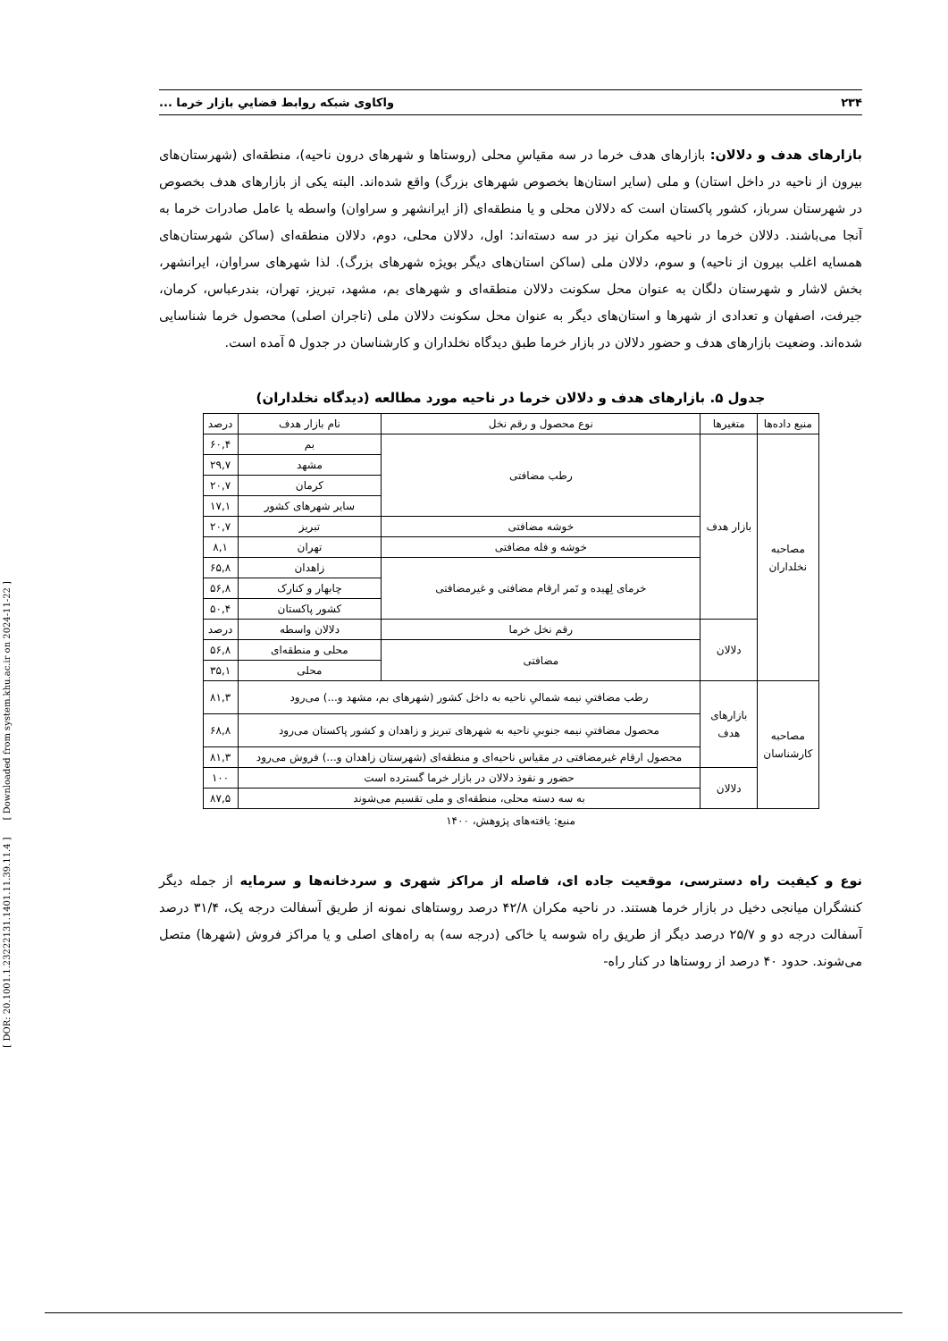[ DOR: 20.1001.1.23222131.1401.11.39.11.4 ] [ Downloaded from system.khu.ac.ir on 2024-11-22 ]
۲۳۴ واکاوی شبکه روابط فضاییِ بازار خرما ...
بازارهای هدف و دلالان: بازارهای هدف خرما در سه مقیاسِ محلی (روستاها و شهرهای درون ناحیه)، منطقه‌ای (شهرستان‌های بیرون از ناحیه در داخل استان) و ملی (سایر استان‌ها بخصوص شهرهای بزرگ) واقع شده‌اند. البته یکی از بازارهای هدف بخصوص در شهرستان سرباز، کشور پاکستان است که دلالان محلی و یا منطقه‌ای (از ایرانشهر و سراوان) واسطه یا عامل صادرات خرما به آنجا می‌باشند. دلالان خرما در ناحیه مکران نیز در سه دسته‌اند: اول، دلالان محلی، دوم، دلالان منطقه‌ای (ساکن شهرستان‌های همسایه اغلب بیرون از ناحیه) و سوم، دلالان ملی (ساکن استان‌های دیگر بویژه شهرهای بزرگ). لذا شهرهای سراوان، ایرانشهر، بخش لاشار و شهرستان دلگان به عنوان محل سکونت دلالان منطقه‌ای و شهرهای بم، مشهد، تبریز، تهران، بندرعباس، کرمان، جیرفت، اصفهان و تعدادی از شهرها و استان‌های دیگر به عنوان محل سکونت دلالان ملی (تاجران اصلی) محصول خرما شناسایی شده‌اند. وضعیت بازارهای هدف و حضور دلالان در بازار خرما طبق دیدگاه نخلداران و کارشناسان در جدول ۵ آمده است.
جدول ۵. بازارهای هدف و دلالان خرما در ناحیه مورد مطالعه (دیدگاه نخلداران)
| منبع داده‌ها | متغیرها | نوع محصول و رقم نخل | نام بازار هدف | درصد |
| --- | --- | --- | --- | --- |
| مصاحبه نخلداران | بازار هدف | رطب مضافتی | بم | ۶۰,۴ |
| | | | مشهد | ۲۹,۷ |
| | | | کرمان | ۲۰,۷ |
| | | | سایر شهرهای کشور | ۱۷,۱ |
| | | خوشه مضافتی | تبریز | ۲۰,۷ |
| | | خوشه و فله مضافتی | تهران | ۸,۱ |
| | | خرمای لِهیده و تَمر ارقام مضافتی و غیرمضافتی | زاهدان | ۶۵,۸ |
| | | | چابهار و کنارک | ۵۶,۸ |
| | | | کشور پاکستان | ۵۰,۴ |
| | دلالان | رقم نخل خرما | دلالان واسطه | درصد |
| | | مضافتی | محلی و منطقه‌ای | ۵۶,۸ |
| | | | محلی | ۳۵,۱ |
| مصاحبه کارشناسان | بازارهای هدف | رطب مضافتیِ نیمه شمالیِ ناحیه به داخل کشور (شهرهای بم، مشهد و...) می‌رود | | ۸۱,۳ |
| | | محصول مضافتیِ نیمه جنوبیِ ناحیه به شهرهای تبریز و زاهدان و کشور پاکستان می‌رود | | ۶۸,۸ |
| | | محصول ارقام غیرمضافتی در مقیاس ناحیه‌ای و منطقه‌ای (شهرستان زاهدان و...) فروش می‌رود | | ۸۱,۳ |
| | دلالان | حضور و نفوذ دلالان در بازار خرما گسترده است | | ۱۰۰ |
| | | به سه دسته محلی، منطقه‌ای و ملی تقسیم می‌شوند | | ۸۷,۵ |
منبع: یافته‌های پژوهش، ۱۴۰۰
نوع و کیفیت راه دسترسی، موقعیت جاده ای، فاصله از مراکز شهری و سردخانه‌ها و سرمایه از جمله دیگر کنشگران میانجی دخیل در بازار خرما هستند. در ناحیه مکران ۴۲/۸ درصد روستاهای نمونه از طریق آسفالت درجه یک، ۳۱/۴ درصد آسفالت درجه دو و ۲۵/۷ درصد دیگر از طریق راه شوسه یا خاکی (درجه سه) به راه‌های اصلی و یا مراکز فروش (شهرها) متصل می‌شوند. حدود ۴۰ درصد از روستاها در کنار راه-